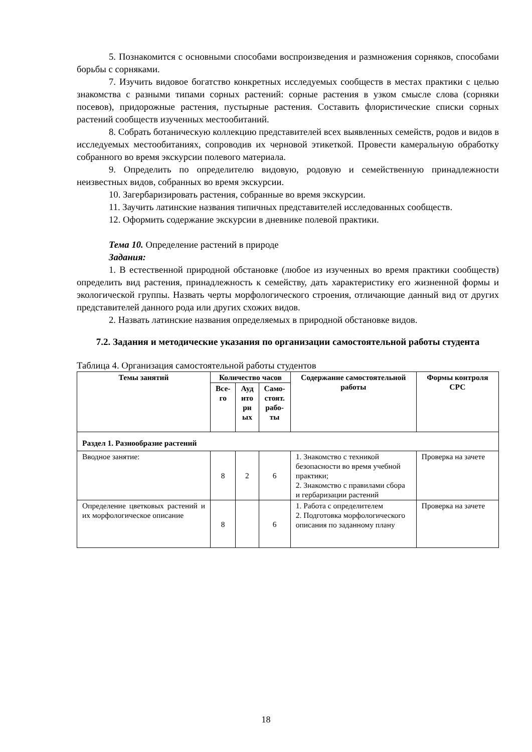5. Познакомится с основными способами воспроизведения и размножения сорняков, способами борьбы с сорняками.
7. Изучить видовое богатство конкретных исследуемых сообществ в местах практики с целью знакомства с разными типами сорных растений: сорные растения в узком смысле слова (сорняки посевов), придорожные растения, пустырные растения. Составить флористические списки сорных растений сообществ изученных местообитаний.
8. Собрать ботаническую коллекцию представителей всех выявленных семейств, родов и видов в исследуемых местообитаниях, сопроводив их черновой этикеткой. Провести камеральную обработку собранного во время экскурсии полевого материала.
9. Определить по определителю видовую, родовую и семейственную принадлежности неизвестных видов, собранных во время экскурсии.
10. Загербаризировать растения, собранные во время экскурсии.
11. Заучить латинские названия типичных представителей исследованных сообществ.
12. Оформить содержание экскурсии в дневнике полевой практики.
Тема 10. Определение растений в природе
Задания:
1. В естественной природной обстановке (любое из изученных во время практики сообществ) определить вид растения, принадлежность к семейству, дать характеристику его жизненной формы и экологической группы. Назвать черты морфологического строения, отличающие данный вид от других представителей данного рода или других схожих видов.
2. Назвать латинские названия определяемых в природной обстановке видов.
7.2. Задания и методические указания по организации самостоятельной работы студента
Таблица 4. Организация самостоятельной работы студентов
| Темы занятий | Количество часов | | | Содержание самостоятельной работы | Формы контроля СРС |
| --- | --- | --- | --- | --- | --- |
| | Все- го | Ауд ито рн ых | Само- стоят. рабо- ты | | |
| Раздел 1. Разнообразие растений | | | | | |
| Вводное занятие: | 8 | 2 | 6 | 1. Знакомство с техникой безопасности во время учебной практики; 2. Знакомство с правилами сбора и гербаризации растений | Проверка на зачете |
| Определение цветковых растений и их морфологическое описание | 8 | | 6 | 1. Работа с определителем 2. Подготовка морфологического описания по заданному плану | Проверка на зачете |
18